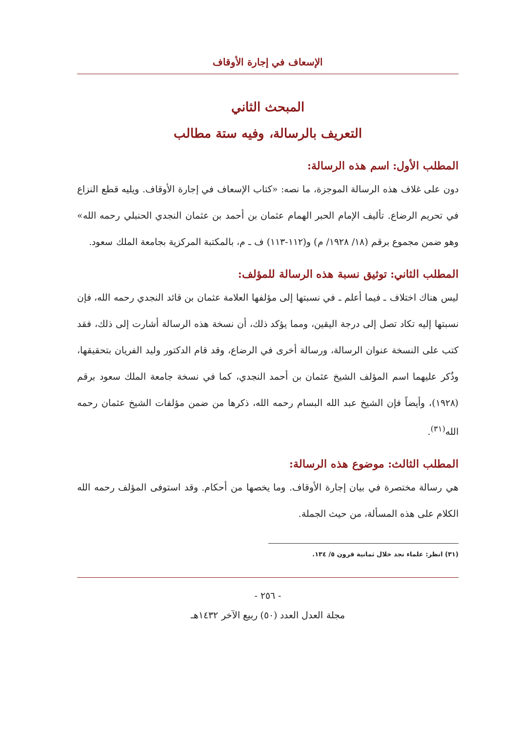الإسعاف في إجارة الأوقاف
المبحث الثاني
التعريف بالرسالة، وفيه ستة مطالب
المطلب الأول: اسم هذه الرسالة:
دون على غلاف هذه الرسالة الموجزة، ما نصه: «كتاب الإسعاف في إجارة الأوقاف. ويليه قطع النزاع في تحريم الرضاع. تأليف الإمام الحبر الهمام عثمان بن أحمد بن عثمان النجدي الحنبلي رحمه الله» وهو ضمن مجموع برقم (١٨/ ١٩٢٨/ م) و(١١٢-١١٣) ف ـ م، بالمكتبة المركزية بجامعة الملك سعود.
المطلب الثاني: توثيق نسبة هذه الرسالة للمؤلف:
ليس هناك اختلاف ـ فيما أعلم ـ في نسبتها إلى مؤلفها العلامة عثمان بن قائد النجدي رحمه الله، فإن نسبتها إليه تكاد تصل إلى درجة اليقين، ومما يؤكد ذلك، أن نسخة هذه الرسالة أشارت إلى ذلك، فقد كتب على النسخة عنوان الرسالة، ورسالة أخرى في الرضاع، وقد قام الدكتور وليد الفريان بتحقيقها، وذُكر عليهما اسم المؤلف الشيخ عثمان بن أحمد النجدي، كما في نسخة جامعة الملك سعود برقم (١٩٢٨)، وأيضاً فإن الشيخ عبد الله البسام رحمه الله، ذكرها من ضمن مؤلفات الشيخ عثمان رحمه الله<sup>(٣١)</sup>.
المطلب الثالث: موضوع هذه الرسالة:
هي رسالة مختصرة في بيان إجارة الأوقاف. وما يخصها من أحكام. وقد استوفى المؤلف رحمه الله الكلام على هذه المسألة، من حيث الجملة.
(٣١) انظر: علماء نجد خلال ثمانية قرون ٥/ ١٣٤.
- ٢٥٦ -
مجلة العدل العدد (٥٠) ربيع الآخر ١٤٣٢هـ